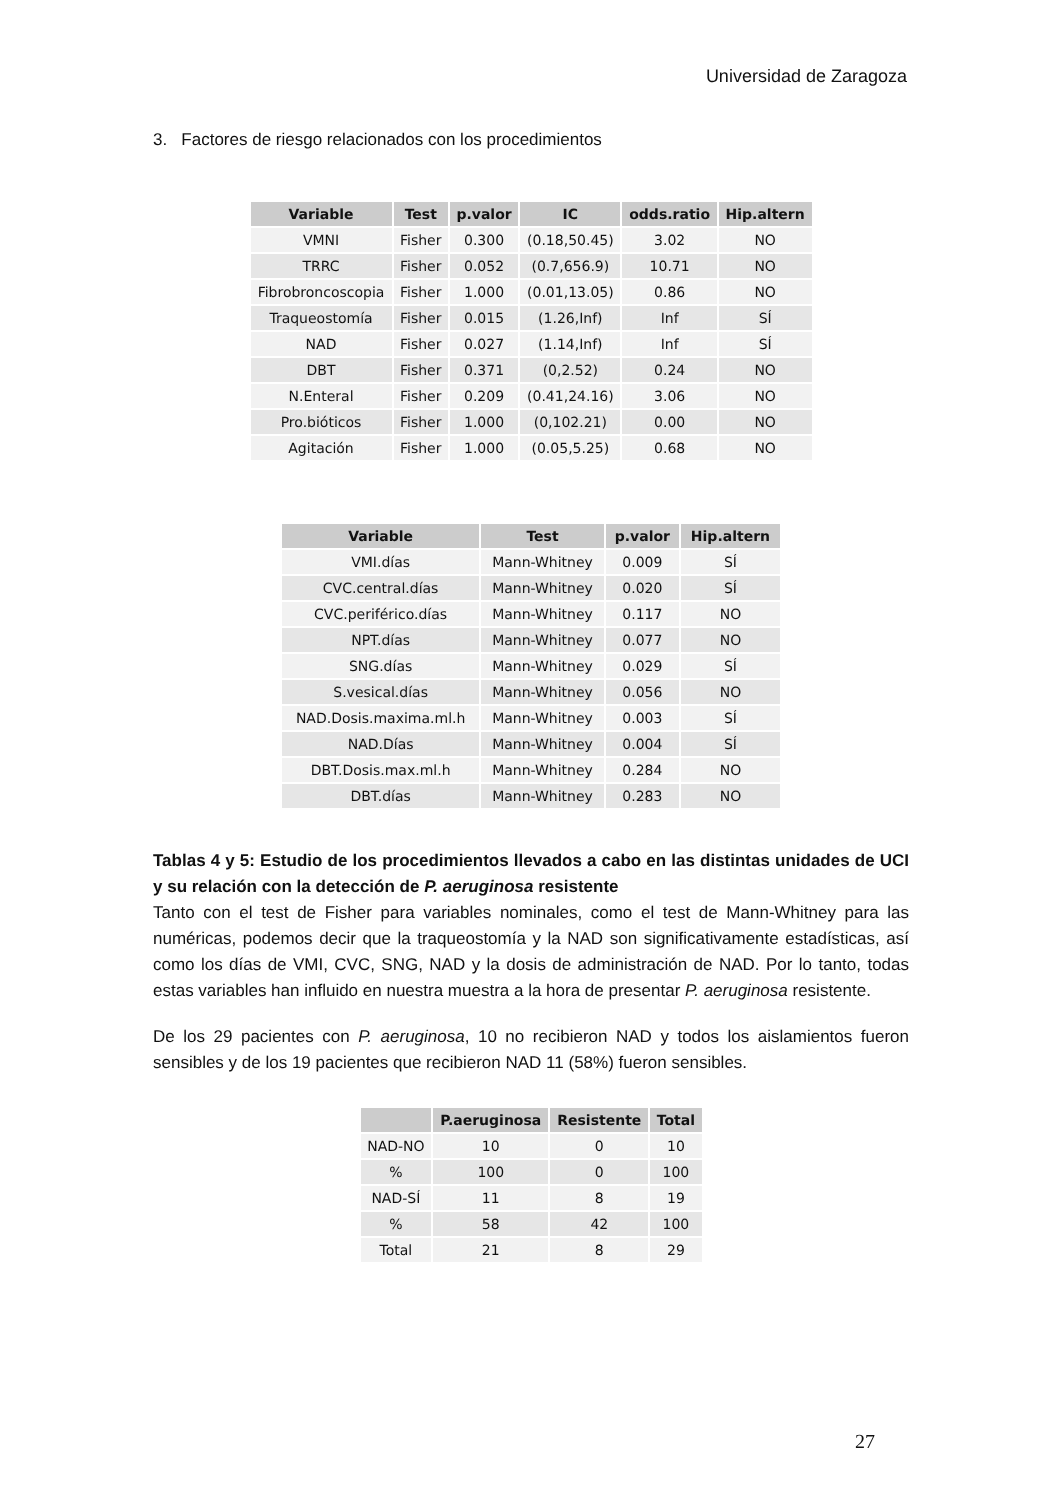Universidad de Zaragoza
3. Factores de riesgo relacionados con los procedimientos
| Variable | Test | p.valor | IC | odds.ratio | Hip.altern |
| --- | --- | --- | --- | --- | --- |
| VMNI | Fisher | 0.300 | (0.18,50.45) | 3.02 | NO |
| TRRC | Fisher | 0.052 | (0.7,656.9) | 10.71 | NO |
| Fibrobroncoscopia | Fisher | 1.000 | (0.01,13.05) | 0.86 | NO |
| Traqueostomía | Fisher | 0.015 | (1.26,Inf) | Inf | SÍ |
| NAD | Fisher | 0.027 | (1.14,Inf) | Inf | SÍ |
| DBT | Fisher | 0.371 | (0,2.52) | 0.24 | NO |
| N.Enteral | Fisher | 0.209 | (0.41,24.16) | 3.06 | NO |
| Pro.bióticos | Fisher | 1.000 | (0,102.21) | 0.00 | NO |
| Agitación | Fisher | 1.000 | (0.05,5.25) | 0.68 | NO |
| Variable | Test | p.valor | Hip.altern |
| --- | --- | --- | --- |
| VMI.días | Mann-Whitney | 0.009 | SÍ |
| CVC.central.días | Mann-Whitney | 0.020 | SÍ |
| CVC.periférico.días | Mann-Whitney | 0.117 | NO |
| NPT.días | Mann-Whitney | 0.077 | NO |
| SNG.días | Mann-Whitney | 0.029 | SÍ |
| S.vesical.días | Mann-Whitney | 0.056 | NO |
| NAD.Dosis.maxima.ml.h | Mann-Whitney | 0.003 | SÍ |
| NAD.Días | Mann-Whitney | 0.004 | SÍ |
| DBT.Dosis.max.ml.h | Mann-Whitney | 0.284 | NO |
| DBT.días | Mann-Whitney | 0.283 | NO |
Tablas 4 y 5: Estudio de los procedimientos llevados a cabo en las distintas unidades de UCI y su relación con la detección de P. aeruginosa resistente
Tanto con el test de Fisher para variables nominales, como el test de Mann-Whitney para las numéricas, podemos decir que la traqueostomía y la NAD son significativamente estadísticas, así como los días de VMI, CVC, SNG, NAD y la dosis de administración de NAD. Por lo tanto, todas estas variables han influido en nuestra muestra a la hora de presentar P. aeruginosa resistente.
De los 29 pacientes con P. aeruginosa, 10 no recibieron NAD y todos los aislamientos fueron sensibles y de los 19 pacientes que recibieron NAD 11 (58%) fueron sensibles.
| | P.aeruginosa | Resistente | Total |
| --- | --- | --- | --- |
| NAD-NO | 10 | 0 | 10 |
| % | 100 | 0 | 100 |
| NAD-SÍ | 11 | 8 | 19 |
| % | 58 | 42 | 100 |
| Total | 21 | 8 | 29 |
27